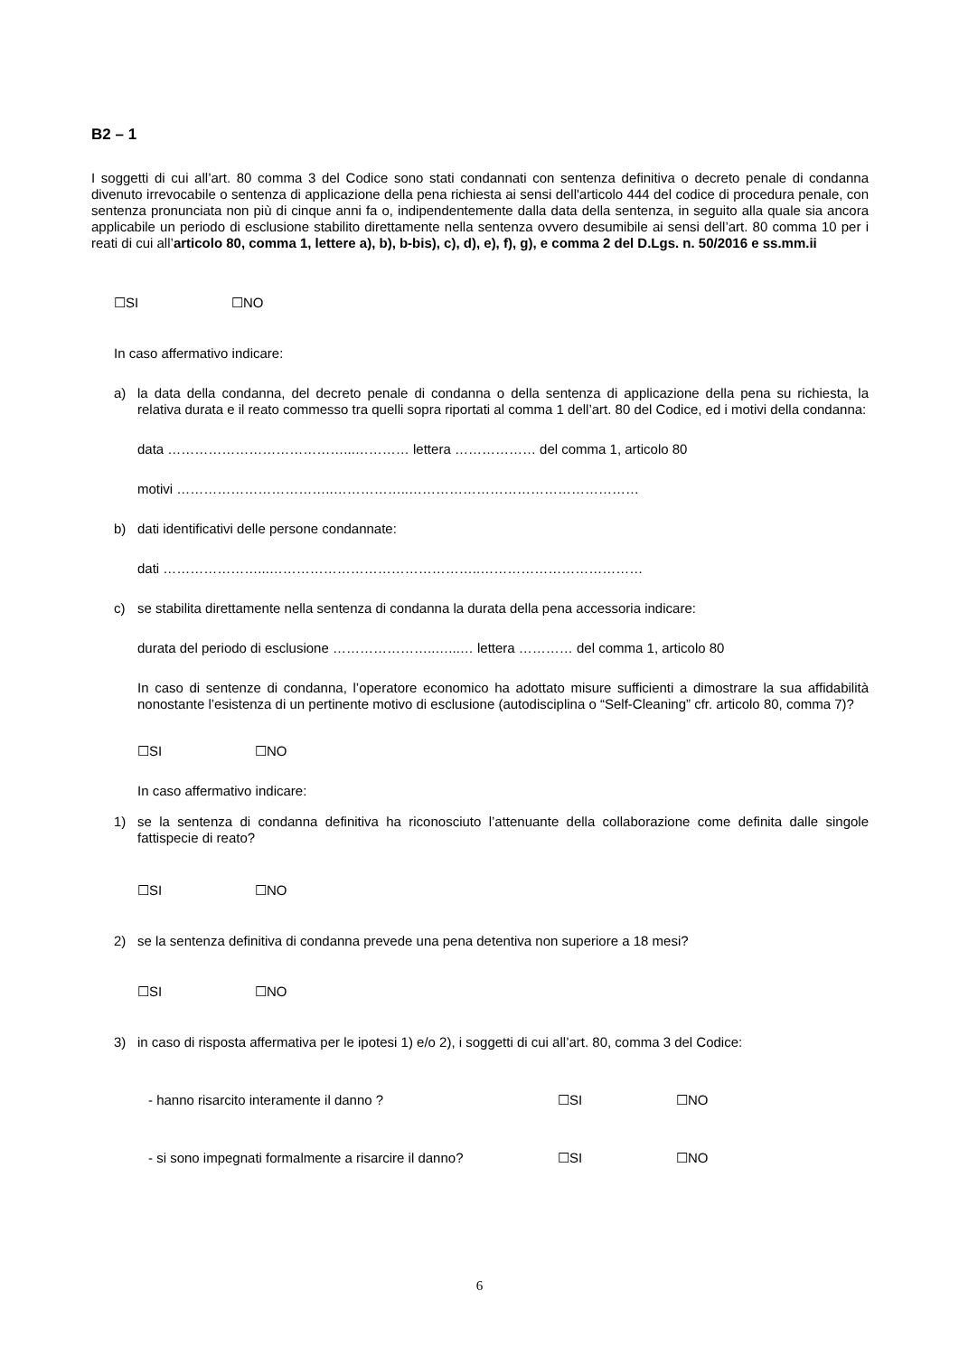B2 – 1
I soggetti di cui all’art. 80 comma 3 del Codice sono stati condannati con sentenza definitiva o decreto penale di condanna divenuto irrevocabile o sentenza di applicazione della pena richiesta ai sensi dell'articolo 444 del codice di procedura penale, con sentenza pronunciata non più di cinque anni fa o, indipendentemente dalla data della sentenza, in seguito alla quale sia ancora applicabile un periodo di esclusione stabilito direttamente nella sentenza ovvero desumibile ai sensi dell’art. 80 comma 10 per i reati di cui all’articolo 80, comma 1, lettere a), b), b-bis), c), d), e), f), g), e comma 2 del D.Lgs. n. 50/2016 e ss.mm.ii
☐SI ☐NO
In caso affermativo indicare:
a) la data della condanna, del decreto penale di condanna o della sentenza di applicazione della pena su richiesta, la relativa durata e il reato commesso tra quelli sopra riportati al comma 1 dell’art. 80 del Codice, ed i motivi della condanna:
data …………………………………...………… lettera ……………… del comma 1, articolo 80
motivi ……………………………..……………..……………………………………………
b) dati identificativi delle persone condannate:
dati …………………...………………………………………..………………………………
c) se stabilita direttamente nella sentenza di condanna la durata della pena accessoria indicare:
durata del periodo di esclusione …………………..…...… lettera ………… del comma 1, articolo 80
In caso di sentenze di condanna, l’operatore economico ha adottato misure sufficienti a dimostrare la sua affidabilità nonostante l’esistenza di un pertinente motivo di esclusione (autodisciplina o “Self-Cleaning” cfr. articolo 80, comma 7)?
☐SI ☐NO
In caso affermativo indicare:
1) se la sentenza di condanna definitiva ha riconosciuto l’attenuante della collaborazione come definita dalle singole fattispecie di reato?
☐SI ☐NO
2) se la sentenza definitiva di condanna prevede una pena detentiva non superiore a 18 mesi?
☐SI ☐NO
3) in caso di risposta affermativa per le ipotesi 1) e/o 2), i soggetti di cui all’art. 80, comma 3 del Codice:
- hanno risarcito interamente il danno ? ☐SI ☐NO
- si sono impegnati formalmente a risarcire il danno?
☐SI ☐NO
6